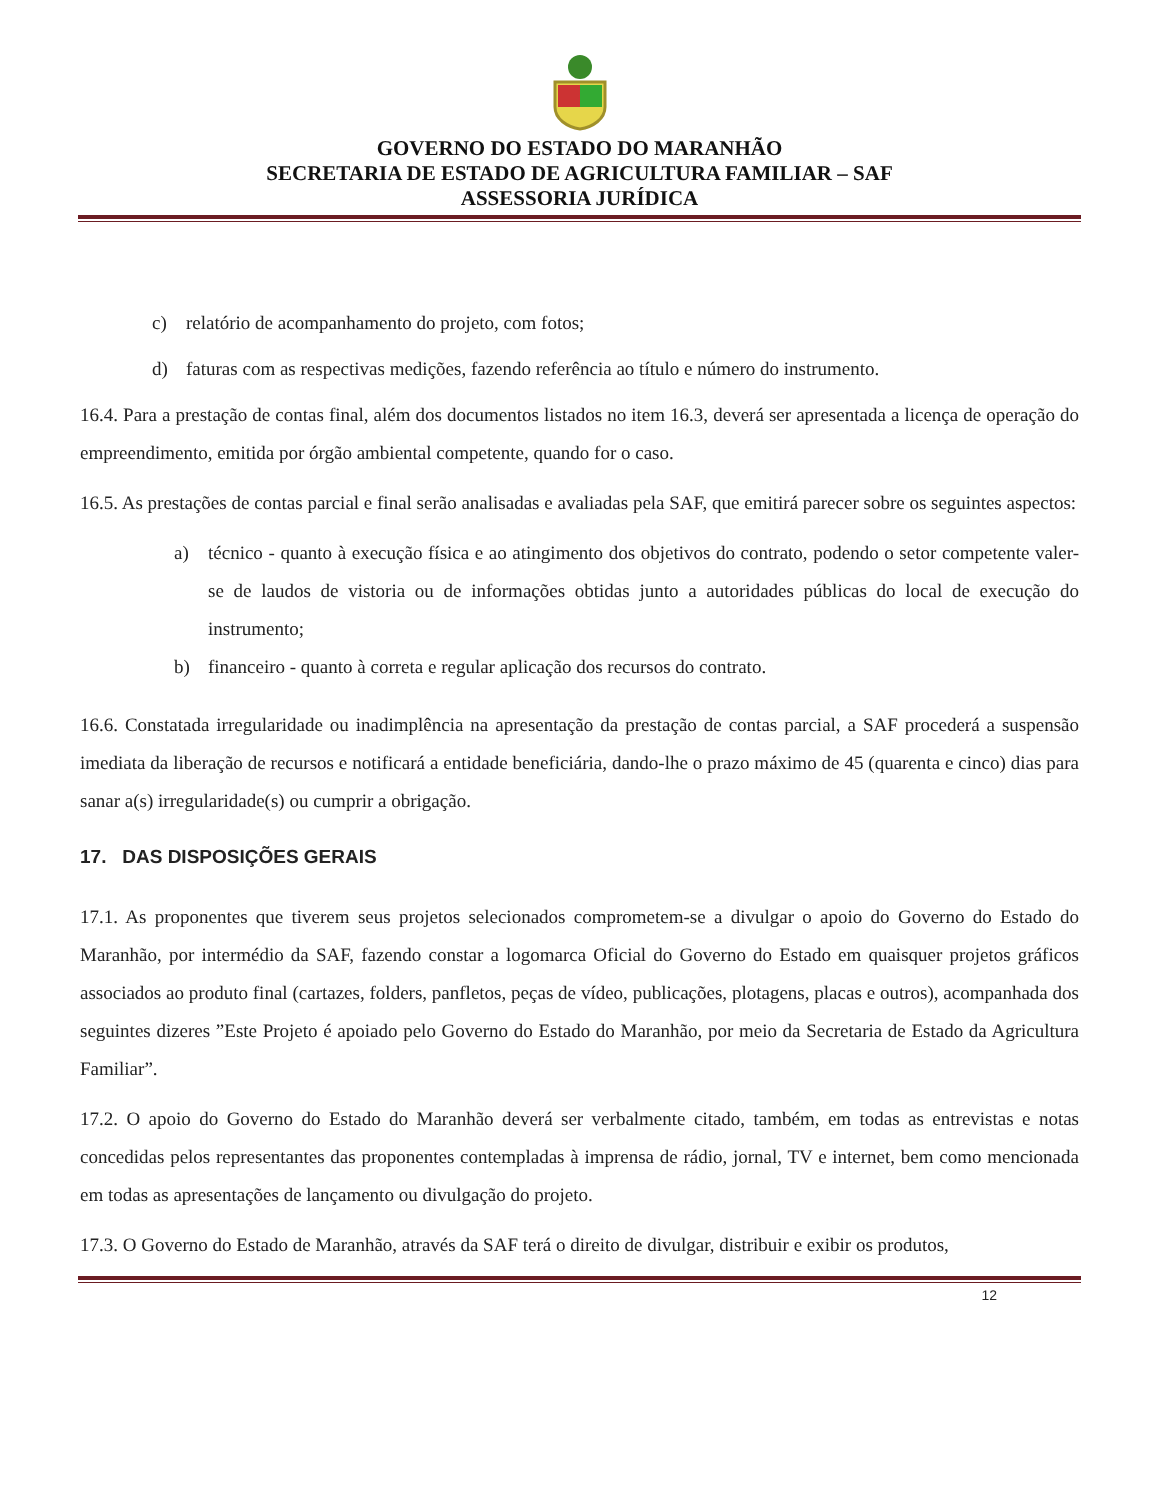GOVERNO DO ESTADO DO MARANHÃO
SECRETARIA DE ESTADO DE AGRICULTURA FAMILIAR – SAF
ASSESSORIA JURÍDICA
c) relatório de acompanhamento do projeto, com fotos;
d) faturas com as respectivas medições, fazendo referência ao título e número do instrumento.
16.4. Para a prestação de contas final, além dos documentos listados no item 16.3, deverá ser apresentada a licença de operação do empreendimento, emitida por órgão ambiental competente, quando for o caso.
16.5. As prestações de contas parcial e final serão analisadas e avaliadas pela SAF, que emitirá parecer sobre os seguintes aspectos:
a) técnico - quanto à execução física e ao atingimento dos objetivos do contrato, podendo o setor competente valer-se de laudos de vistoria ou de informações obtidas junto a autoridades públicas do local de execução do instrumento;
b) financeiro - quanto à correta e regular aplicação dos recursos do contrato.
16.6. Constatada irregularidade ou inadimplência na apresentação da prestação de contas parcial, a SAF procederá a suspensão imediata da liberação de recursos e notificará a entidade beneficiária, dando-lhe o prazo máximo de 45 (quarenta e cinco) dias para sanar a(s) irregularidade(s) ou cumprir a obrigação.
17. DAS DISPOSIÇÕES GERAIS
17.1. As proponentes que tiverem seus projetos selecionados comprometem-se a divulgar o apoio do Governo do Estado do Maranhão, por intermédio da SAF, fazendo constar a logomarca Oficial do Governo do Estado em quaisquer projetos gráficos associados ao produto final (cartazes, folders, panfletos, peças de vídeo, publicações, plotagens, placas e outros), acompanhada dos seguintes dizeres ”Este Projeto é apoiado pelo Governo do Estado do Maranhão, por meio da Secretaria de Estado da Agricultura Familiar”.
17.2. O apoio do Governo do Estado do Maranhão deverá ser verbalmente citado, também, em todas as entrevistas e notas concedidas pelos representantes das proponentes contempladas à imprensa de rádio, jornal, TV e internet, bem como mencionada em todas as apresentações de lançamento ou divulgação do projeto.
17.3. O Governo do Estado de Maranhão, através da SAF terá o direito de divulgar, distribuir e exibir os produtos,
12